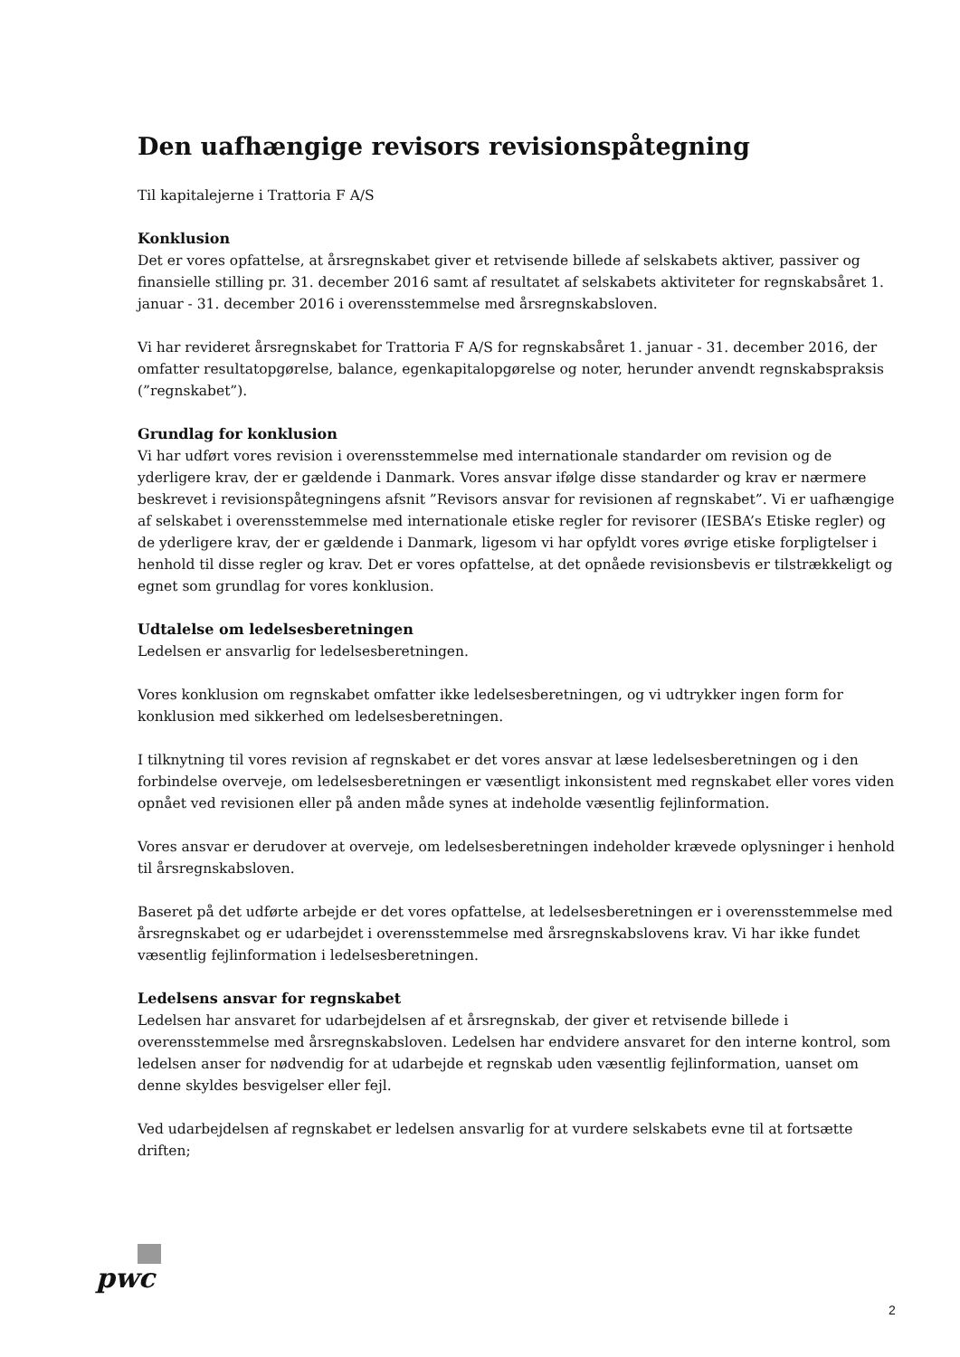Den uafhængige revisors revisionspåtegning
Til kapitalejerne i Trattoria F A/S
Konklusion
Det er vores opfattelse, at årsregnskabet giver et retvisende billede af selskabets aktiver, passiver og finansielle stilling pr. 31. december 2016 samt af resultatet af selskabets aktiviteter for regnskabsåret 1. januar - 31. december 2016 i overensstemmelse med årsregnskabsloven.
Vi har revideret årsregnskabet for Trattoria F A/S for regnskabsåret 1. januar - 31. december 2016, der omfatter resultatopgørelse, balance, egenkapitalopgørelse og noter, herunder anvendt regnskabspraksis (”regnskabet”).
Grundlag for konklusion
Vi har udført vores revision i overensstemmelse med internationale standarder om revision og de yderligere krav, der er gældende i Danmark. Vores ansvar ifølge disse standarder og krav er nærmere beskrevet i revisionspåtegningens afsnit ”Revisors ansvar for revisionen af regnskabet”. Vi er uafhængige af selskabet i overensstemmelse med internationale etiske regler for revisorer (IESBA’s Etiske regler) og de yderligere krav, der er gældende i Danmark, ligesom vi har opfyldt vores øvrige etiske forpligtelser i henhold til disse regler og krav. Det er vores opfattelse, at det opnåede revisionsbevis er tilstrækkeligt og egnet som grundlag for vores konklusion.
Udtalelse om ledelsesberetningen
Ledelsen er ansvarlig for ledelsesberetningen.
Vores konklusion om regnskabet omfatter ikke ledelsesberetningen, og vi udtrykker ingen form for konklusion med sikkerhed om ledelsesberetningen.
I tilknytning til vores revision af regnskabet er det vores ansvar at læse ledelsesberetningen og i den forbindelse overveje, om ledelsesberetningen er væsentligt inkonsistent med regnskabet eller vores viden opnået ved revisionen eller på anden måde synes at indeholde væsentlig fejlinformation.
Vores ansvar er derudover at overveje, om ledelsesberetningen indeholder krævede oplysninger i henhold til årsregnskabsloven.
Baseret på det udførte arbejde er det vores opfattelse, at ledelsesberetningen er i overensstemmelse med årsregnskabet og er udarbejdet i overensstemmelse med årsregnskabslovens krav. Vi har ikke fundet væsentlig fejlinformation i ledelsesberetningen.
Ledelsens ansvar for regnskabet
Ledelsen har ansvaret for udarbejdelsen af et årsregnskab, der giver et retvisende billede i overensstemmelse med årsregnskabsloven. Ledelsen har endvidere ansvaret for den interne kontrol, som ledelsen anser for nødvendig for at udarbejde et regnskab uden væsentlig fejlinformation, uanset om denne skyldes besvigelser eller fejl.
Ved udarbejdelsen af regnskabet er ledelsen ansvarlig for at vurdere selskabets evne til at fortsætte driften;
pwc
2